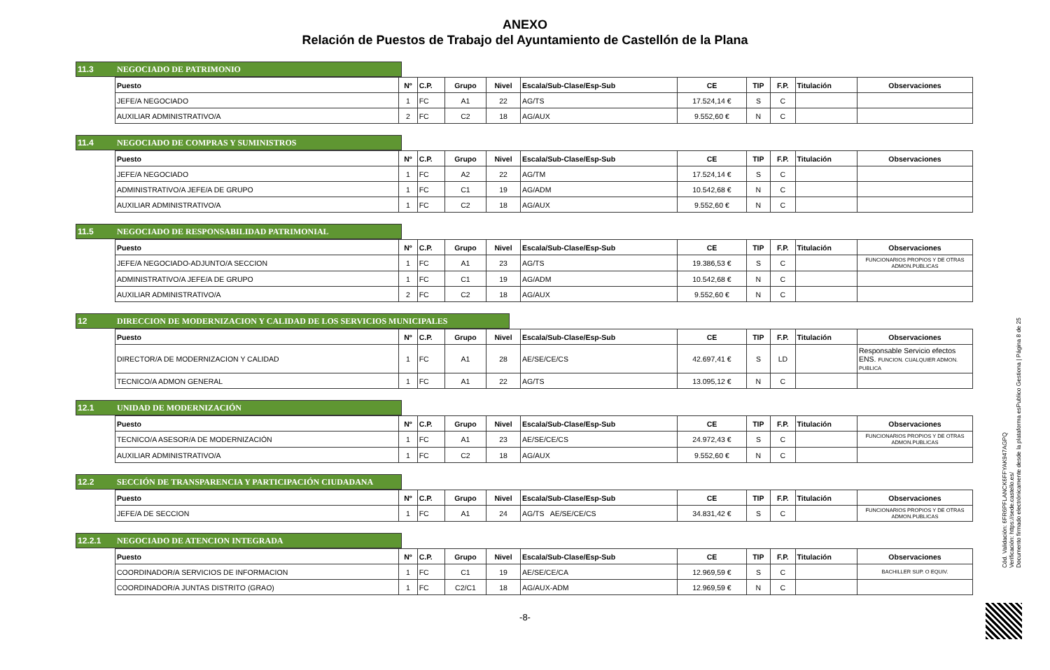ANEXO
Relación de Puestos de Trabajo del Ayuntamiento de Castellón de la Plana
11.3 NEGOCIADO DE PATRIMONIO
| Puesto | Nº | C.P. | Grupo | Nivel | Escala/Sub-Clase/Esp-Sub | CE | TIP | F.P. | Titulación | Observaciones |
| --- | --- | --- | --- | --- | --- | --- | --- | --- | --- | --- |
| JEFE/A NEGOCIADO | 1 | FC | A1 | 22 | AG/TS | 17.524,14 € | S | C | | |
| AUXILIAR ADMINISTRATIVO/A | 2 | FC | C2 | 18 | AG/AUX | 9.552,60 € | N | C | | |
11.4 NEGOCIADO DE COMPRAS Y SUMINISTROS
| Puesto | Nº | C.P. | Grupo | Nivel | Escala/Sub-Clase/Esp-Sub | CE | TIP | F.P. | Titulación | Observaciones |
| --- | --- | --- | --- | --- | --- | --- | --- | --- | --- | --- |
| JEFE/A NEGOCIADO | 1 | FC | A2 | 22 | AG/TM | 17.524,14 € | S | C | | |
| ADMINISTRATIVO/A JEFE/A DE GRUPO | 1 | FC | C1 | 19 | AG/ADM | 10.542,68 € | N | C | | |
| AUXILIAR ADMINISTRATIVO/A | 1 | FC | C2 | 18 | AG/AUX | 9.552,60 € | N | C | | |
11.5 NEGOCIADO DE RESPONSABILIDAD PATRIMONIAL
| Puesto | Nº | C.P. | Grupo | Nivel | Escala/Sub-Clase/Esp-Sub | CE | TIP | F.P. | Titulación | Observaciones |
| --- | --- | --- | --- | --- | --- | --- | --- | --- | --- | --- |
| JEFE/A NEGOCIADO-ADJUNTO/A SECCION | 1 | FC | A1 | 23 | AG/TS | 19.386,53 € | S | C | | FUNCIONARIOS PROPIOS Y DE OTRAS ADMON.PUBLICAS |
| ADMINISTRATIVO/A JEFE/A DE GRUPO | 1 | FC | C1 | 19 | AG/ADM | 10.542,68 € | N | C | | |
| AUXILIAR ADMINISTRATIVO/A | 2 | FC | C2 | 18 | AG/AUX | 9.552,60 € | N | C | | |
12 DIRECCION DE MODERNIZACION Y CALIDAD DE LOS SERVICIOS MUNICIPALES
| Puesto | Nº | C.P. | Grupo | Nivel | Escala/Sub-Clase/Esp-Sub | CE | TIP | F.P. | Titulación | Observaciones |
| --- | --- | --- | --- | --- | --- | --- | --- | --- | --- | --- |
| DIRECTOR/A DE MODERNIZACION Y CALIDAD | 1 | FC | A1 | 28 | AE/SE/CE/CS | 42.697,41 € | S | LD | | Responsable Servicio efectos ENS. FUNCION. CUALQUIER ADMON. PUBLICA |
| TECNICO/A ADMON GENERAL | 1 | FC | A1 | 22 | AG/TS | 13.095,12 € | N | C | | |
12.1 UNIDAD DE MODERNIZACIÓN
| Puesto | Nº | C.P. | Grupo | Nivel | Escala/Sub-Clase/Esp-Sub | CE | TIP | F.P. | Titulación | Observaciones |
| --- | --- | --- | --- | --- | --- | --- | --- | --- | --- | --- |
| TECNICO/A ASESOR/A DE MODERNIZACIÓN | 1 | FC | A1 | 23 | AE/SE/CE/CS | 24.972,43 € | S | C | | FUNCIONARIOS PROPIOS Y DE OTRAS ADMON.PUBLICAS |
| AUXILIAR ADMINISTRATIVO/A | 1 | FC | C2 | 18 | AG/AUX | 9.552,60 € | N | C | | |
12.2 SECCIÓN DE TRANSPARENCIA Y PARTICIPACIÓN CIUDADANA
| Puesto | Nº | C.P. | Grupo | Nivel | Escala/Sub-Clase/Esp-Sub | CE | TIP | F.P. | Titulación | Observaciones |
| --- | --- | --- | --- | --- | --- | --- | --- | --- | --- | --- |
| JEFE/A DE SECCION | 1 | FC | A1 | 24 | AG/TS AE/SE/CE/CS | 34.831,42 € | S | C | | FUNCIONARIOS PROPIOS Y DE OTRAS ADMON.PUBLICAS |
12.2.1 NEGOCIADO DE ATENCION INTEGRADA
| Puesto | Nº | C.P. | Grupo | Nivel | Escala/Sub-Clase/Esp-Sub | CE | TIP | F.P. | Titulación | Observaciones |
| --- | --- | --- | --- | --- | --- | --- | --- | --- | --- | --- |
| COORDINADOR/A SERVICIOS DE INFORMACION | 1 | FC | C1 | 19 | AE/SE/CE/CA | 12.969,59 € | S | C | | BACHILLER SUP. O EQUIV. |
| COORDINADOR/A JUNTAS DISTRITO (GRAO) | 1 | FC | C2/C1 | 18 | AG/AUX-ADM | 12.969,59 € | N | C | | |
-8-
Cód. Validación: 6FR6PFLANCK6FFYAK947AGPQ
Verificación: https://sede.castello.es/
Documento firmado electrónicamente desde la plataforma esPublico Gestiona | Página 8 de 25